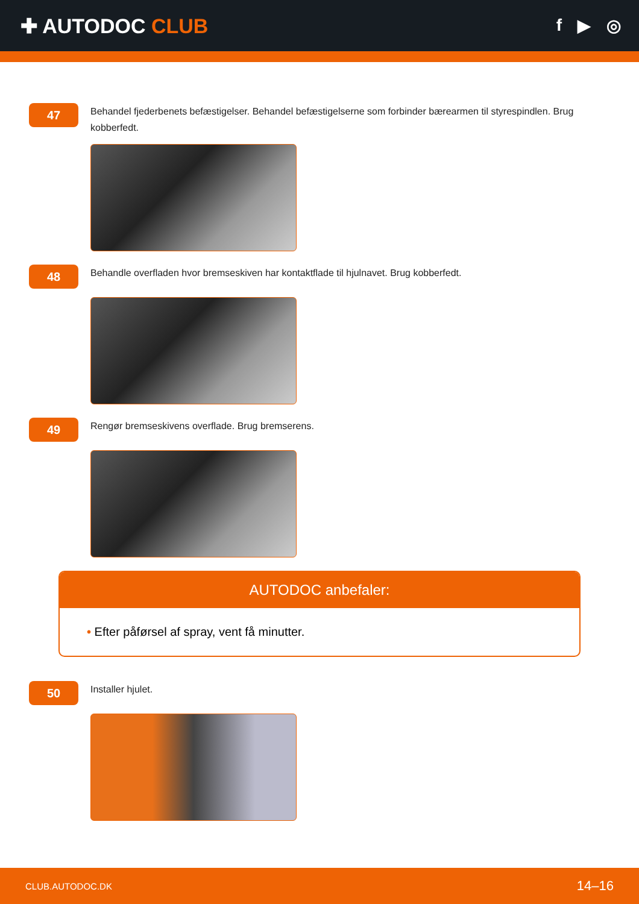✚ AUTODOC CLUB
f ▶ ◎
47
Behandel fjederbenets befæstigelser. Behandel befæstigelserne som forbinder bærearmen til styrespindlen. Brug kobberfedt.
48
Behandle overfladen hvor bremseskiven har kontaktflade til hjulnavet. Brug kobberfedt.
49
Rengør bremseskivens overflade. Brug bremserens.
AUTODOC anbefaler:
• Efter påførsel af spray, vent få minutter.
50
Installer hjulet.
CLUB.AUTODOC.DK 14–16